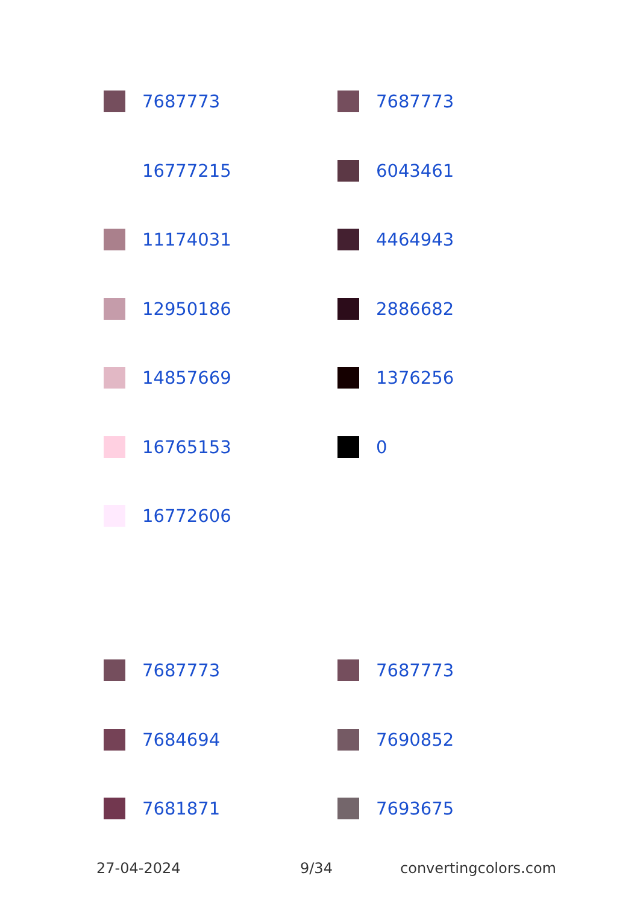7687773
7687773
16777215
6043461
11174031
4464943
12950186
2886682
14857669
1376256
16765153
0
16772606
7687773
7687773
7684694
7690852
7681871
7693675
27-04-2024 9/34 convertingcolors.com